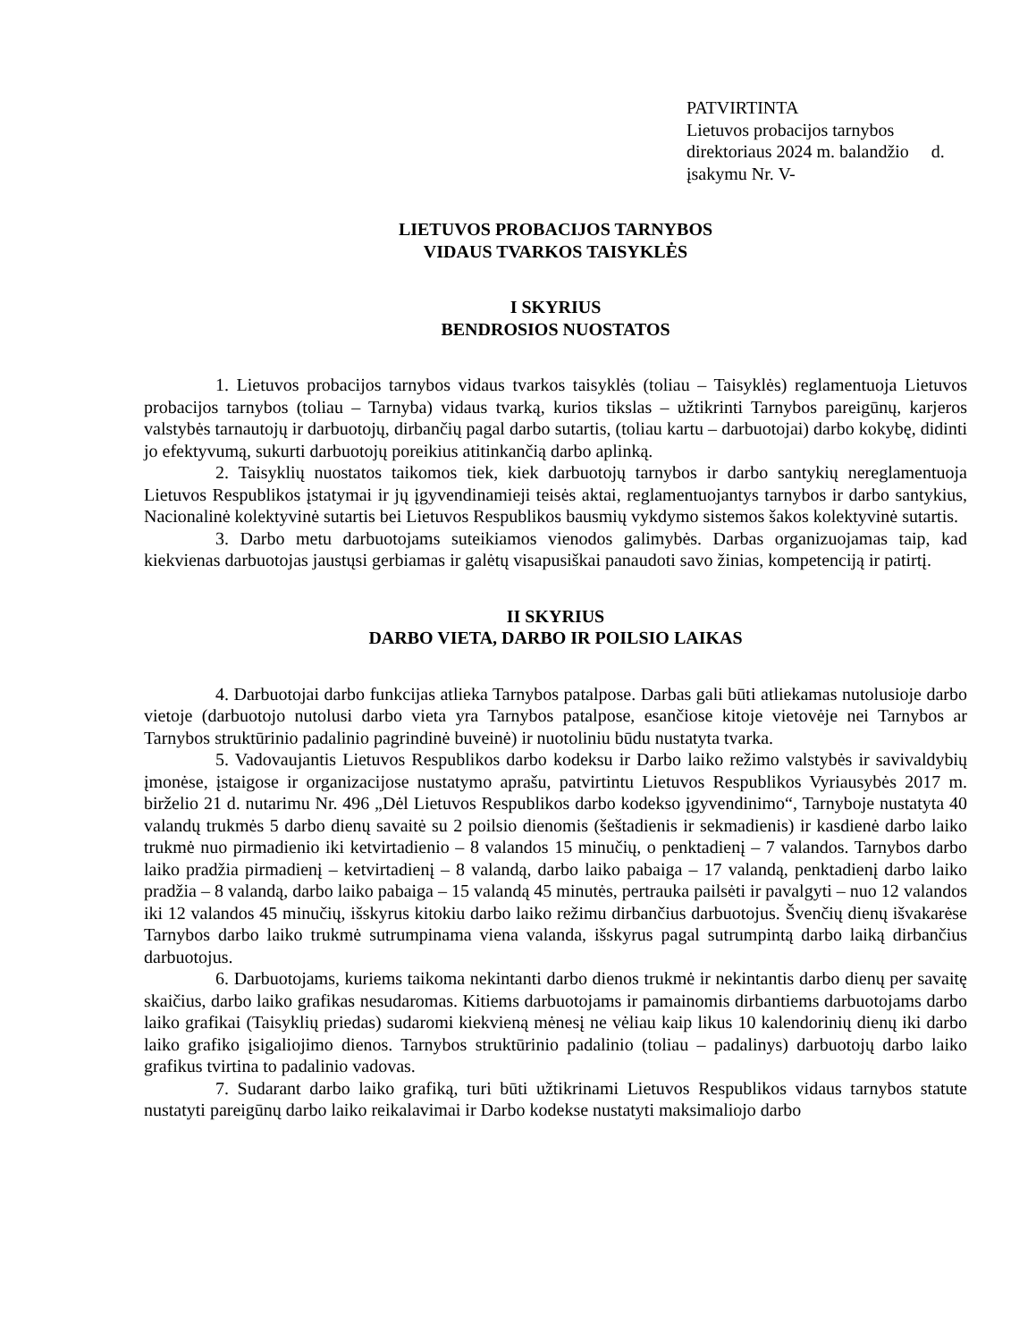PATVIRTINTA
Lietuvos probacijos tarnybos
direktoriaus 2024 m. balandžio d.
įsakymu Nr. V-
LIETUVOS PROBACIJOS TARNYBOS
VIDAUS TVARKOS TAISYKLĖS
I SKYRIUS
BENDROSIOS NUOSTATOS
1. Lietuvos probacijos tarnybos vidaus tvarkos taisyklės (toliau – Taisyklės) reglamentuoja Lietuvos probacijos tarnybos (toliau – Tarnyba) vidaus tvarką, kurios tikslas – užtikrinti Tarnybos pareigūnų, karjeros valstybės tarnautojų ir darbuotojų, dirbančių pagal darbo sutartis, (toliau kartu – darbuotojai) darbo kokybę, didinti jo efektyvumą, sukurti darbuotojų poreikius atitinkančią darbo aplinką.
2. Taisyklių nuostatos taikomos tiek, kiek darbuotojų tarnybos ir darbo santykių nereglamentuoja Lietuvos Respublikos įstatymai ir jų įgyvendinamieji teisės aktai, reglamentuojantys tarnybos ir darbo santykius, Nacionalinė kolektyvinė sutartis bei Lietuvos Respublikos bausmių vykdymo sistemos šakos kolektyvinė sutartis.
3. Darbo metu darbuotojams suteikiamos vienodos galimybės. Darbas organizuojamas taip, kad kiekvienas darbuotojas jaustųsi gerbiamas ir galėtų visapusiškai panaudoti savo žinias, kompetenciją ir patirtį.
II SKYRIUS
DARBO VIETA, DARBO IR POILSIO LAIKAS
4. Darbuotojai darbo funkcijas atlieka Tarnybos patalpose. Darbas gali būti atliekamas nutolusioje darbo vietoje (darbuotojo nutolusi darbo vieta yra Tarnybos patalpose, esančiose kitoje vietovėje nei Tarnybos ar Tarnybos struktūrinio padalinio pagrindinė buveinė) ir nuotoliniu būdu nustatyta tvarka.
5. Vadovaujantis Lietuvos Respublikos darbo kodeksu ir Darbo laiko režimo valstybės ir savivaldybių įmonėse, įstaigose ir organizacijose nustatymo aprašu, patvirtintu Lietuvos Respublikos Vyriausybės 2017 m. birželio 21 d. nutarimu Nr. 496 „Dėl Lietuvos Respublikos darbo kodekso įgyvendinimo“, Tarnyboje nustatyta 40 valandų trukmės 5 darbo dienų savaitė su 2 poilsio dienomis (šeštadienis ir sekmadienis) ir kasdienė darbo laiko trukmė nuo pirmadienio iki ketvirtadienio – 8 valandos 15 minučių, o penktadienį – 7 valandos. Tarnybos darbo laiko pradžia pirmadienį – ketvirtadienį – 8 valandą, darbo laiko pabaiga – 17 valandą, penktadienį darbo laiko pradžia – 8 valandą, darbo laiko pabaiga – 15 valandą 45 minutės, pertrauka pailsėti ir pavalgyti – nuo 12 valandos iki 12 valandos 45 minučių, išskyrus kitokiu darbo laiko režimu dirbančius darbuotojus. Švenčių dienų išvakarėse Tarnybos darbo laiko trukmė sutrumpinama viena valanda, išskyrus pagal sutrumpintą darbo laiką dirbančius darbuotojus.
6. Darbuotojams, kuriems taikoma nekintanti darbo dienos trukmė ir nekintantis darbo dienų per savaitę skaičius, darbo laiko grafikas nesudaromas. Kitiems darbuotojams ir pamainomis dirbantiems darbuotojams darbo laiko grafikai (Taisyklių priedas) sudaromi kiekvieną mėnesį ne vėliau kaip likus 10 kalendorinių dienų iki darbo laiko grafiko įsigaliojimo dienos. Tarnybos struktūrinio padalinio (toliau – padalinys) darbuotojų darbo laiko grafikus tvirtina to padalinio vadovas.
7. Sudarant darbo laiko grafiką, turi būti užtikrinami Lietuvos Respublikos vidaus tarnybos statute nustatyti pareigūnų darbo laiko reikalavimai ir Darbo kodekse nustatyti maksimaliojo darbo